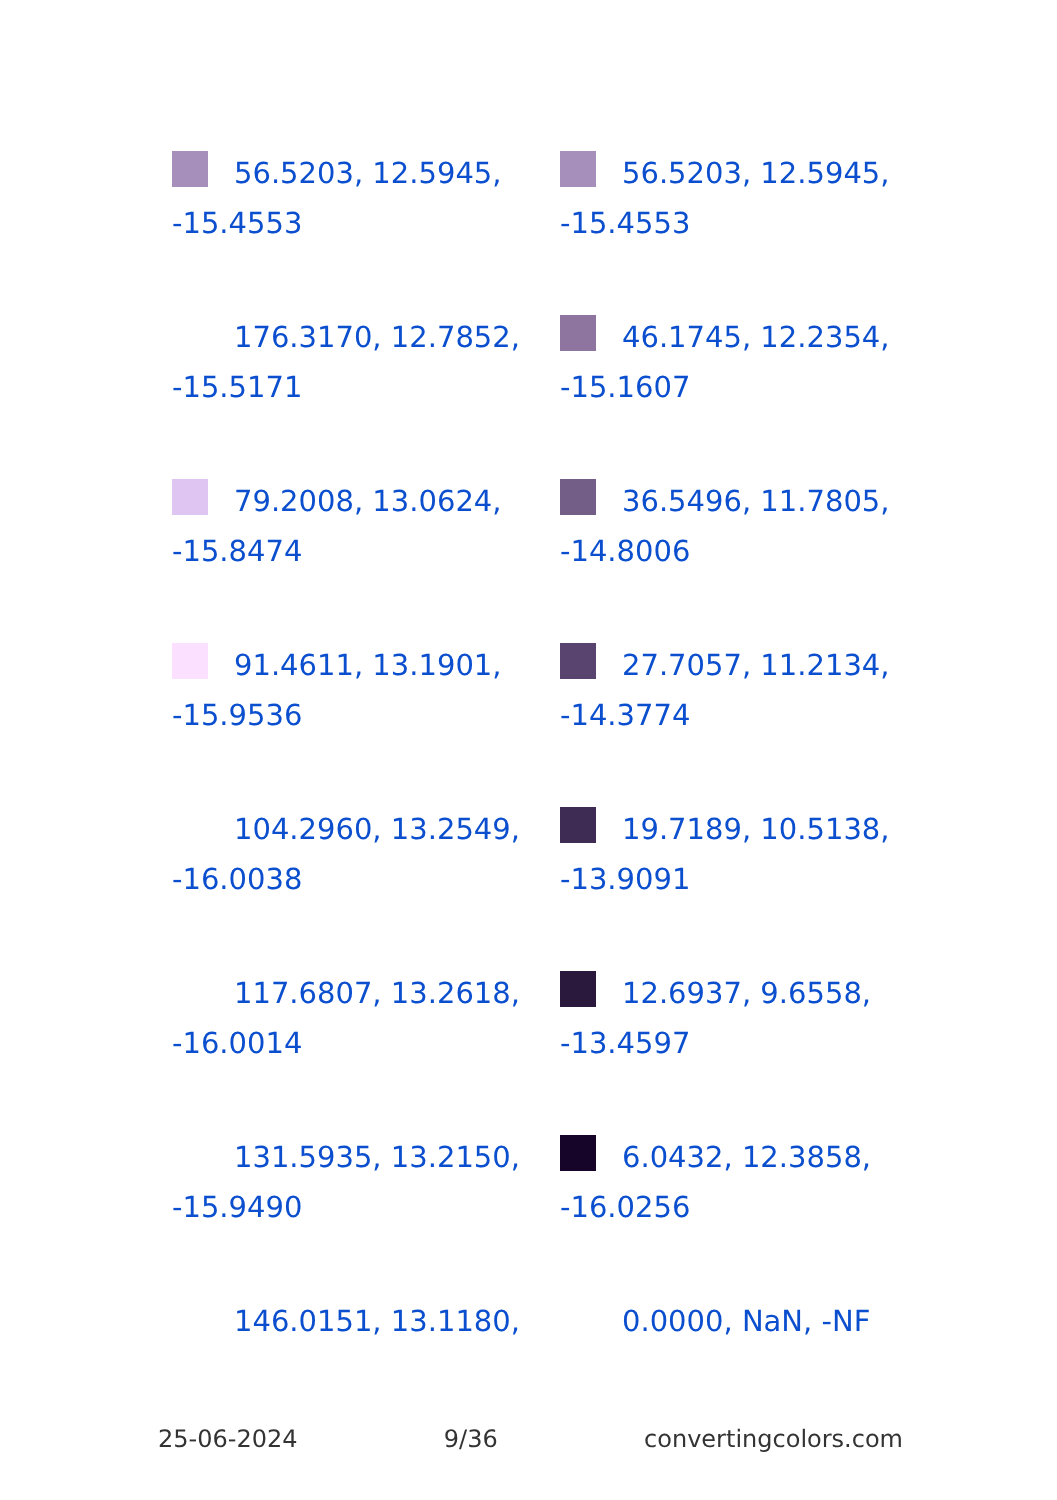56.5203, 12.5945,
-15.4553
56.5203, 12.5945,
-15.4553
176.3170, 12.7852,
-15.5171
46.1745, 12.2354,
-15.1607
79.2008, 13.0624,
-15.8474
36.5496, 11.7805,
-14.8006
91.4611, 13.1901,
-15.9536
27.7057, 11.2134,
-14.3774
104.2960, 13.2549,
-16.0038
19.7189, 10.5138,
-13.9091
117.6807, 13.2618,
-16.0014
12.6937, 9.6558,
-13.4597
131.5935, 13.2150,
-15.9490
6.0432, 12.3858,
-16.0256
146.0151, 13.1180,
0.0000, NaN, -NF
25-06-2024 9/36 convertingcolors.com